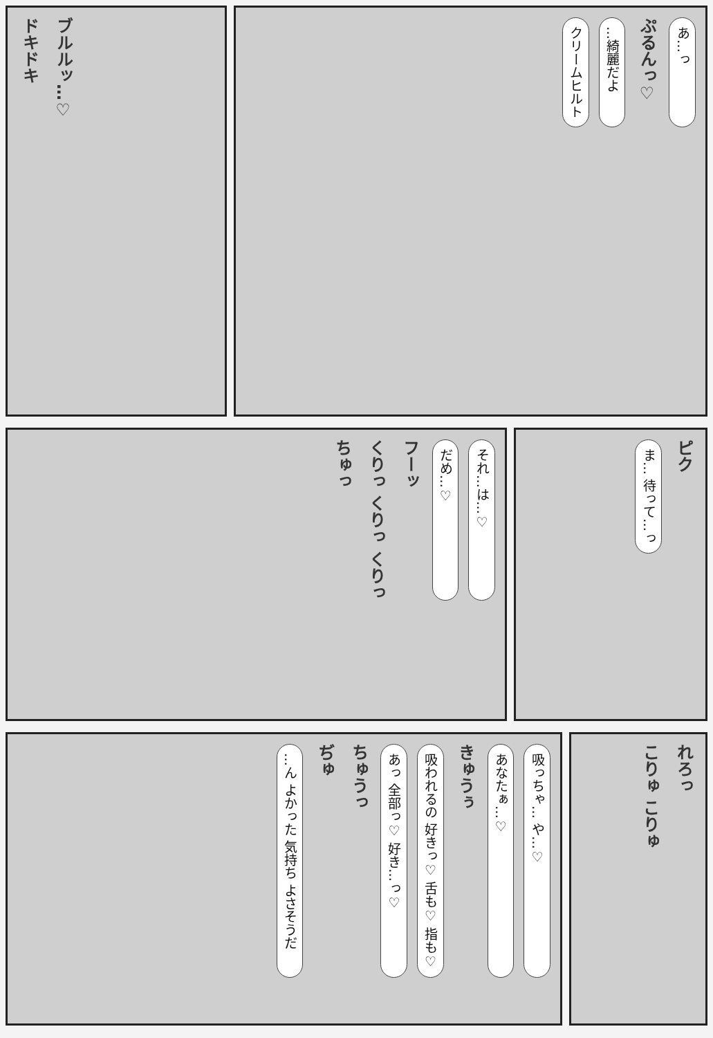ドキドキ
ブルルッ…♡
あ…っ
ぷるんっ♡
…綺麗だよ
クリームヒルト
それ…は…♡
だめ…♡
フーッ
くりっ くりっ くりっ
ちゅっ
ピク
ま… 待って…っ
吸っちゃ… や…♡
あなたぁ…♡
きゅうぅ
吸われるの 好きっ♡ 舌も♡ 指も♡
あっ 全部っ♡ 好き…っ♡
ちゅうっ
ぢゅ
…ん よかった 気持ち よさそうだ
れろっ
こりゅ こりゅ